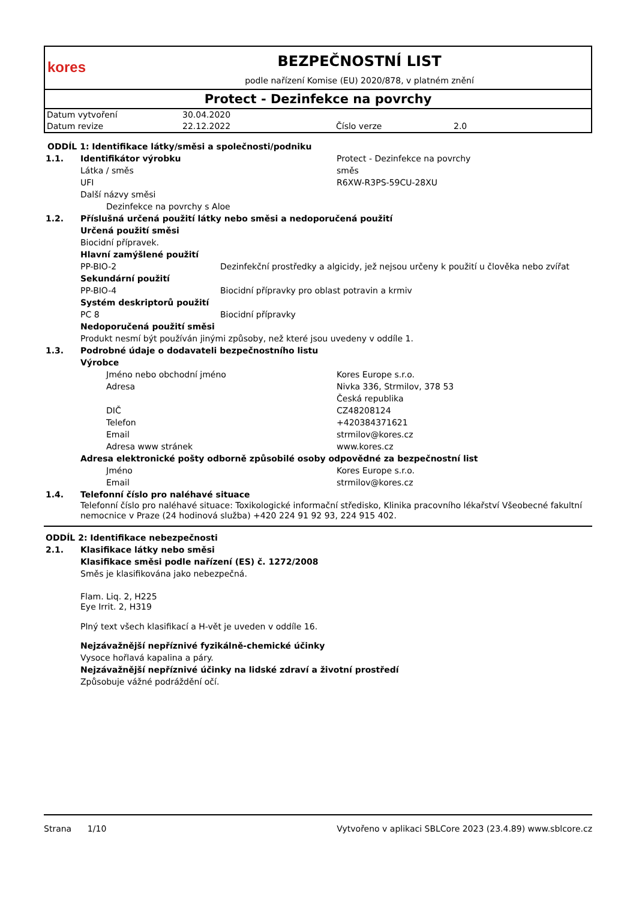kores
BEZPEČNOSTNÍ LIST
podle nařízení Komise (EU) 2020/878, v platném znění
Protect - Dezinfekce na povrchy
| Datum vytvoření | 30.04.2020 | | |
| Datum revize | 22.12.2022 | Číslo verze | 2.0 |
ODDÍL 1: Identifikace látky/směsi a společnosti/podniku
1.1. Identifikátor výrobku Protect - Dezinfekce na povrchy
Látka / směs směs
UFI R6XW-R3PS-59CU-28XU
Další názvy směsi
Dezinfekce na povrchy s Aloe
1.2. Příslušná určená použití látky nebo směsi a nedoporučená použití
Určená použití směsi
Biocidní přípravek.
Hlavní zamýšlené použití
PP-BIO-2 Dezinfekční prostředky a algicidy, jež nejsou určeny k použití u člověka nebo zvířat
Sekundární použití
PP-BIO-4 Biocidní přípravky pro oblast potravin a krmiv
Systém deskriptorů použití
PC 8 Biocidní přípravky
Nedoporučená použití směsi
Produkt nesmí být používán jinými způsoby, než které jsou uvedeny v oddíle 1.
1.3. Podrobné údaje o dodavateli bezpečnostního listu
Výrobce
Jméno nebo obchodní jméno Kores Europe s.r.o.
Adresa Nivka 336, Strmilov, 378 53
Česká republika
DIČ CZ48208124
Telefon +420384371621
Email strmilov@kores.cz
Adresa www stránek www.kores.cz
Adresa elektronické pošty odborně způsobilé osoby odpovědné za bezpečnostní list
Jméno Kores Europe s.r.o.
Email strmilov@kores.cz
1.4. Telefonní číslo pro naléhavé situace
Telefonní číslo pro naléhavé situace: Toxikologické informační středisko, Klinika pracovního lékařství Všeobecné fakultní nemocnice v Praze (24 hodinová služba) +420 224 91 92 93, 224 915 402.
ODDÍL 2: Identifikace nebezpečnosti
2.1. Klasifikace látky nebo směsi
Klasifikace směsi podle nařízení (ES) č. 1272/2008
Směs je klasifikována jako nebezpečná.
Flam. Liq. 2, H225
Eye Irrit. 2, H319
Plný text všech klasifikací a H-vět je uveden v oddíle 16.
Nejzávažnější nepříznivé fyzikálně-chemické účinky
Vysoce hořlavá kapalina a páry.
Nejzávažnější nepříznivé účinky na lidské zdraví a životní prostředí
Způsobuje vážné podráždění očí.
Strana 1/10 Vytvořeno v aplikaci SBLCore 2023 (23.4.89) www.sblcore.cz